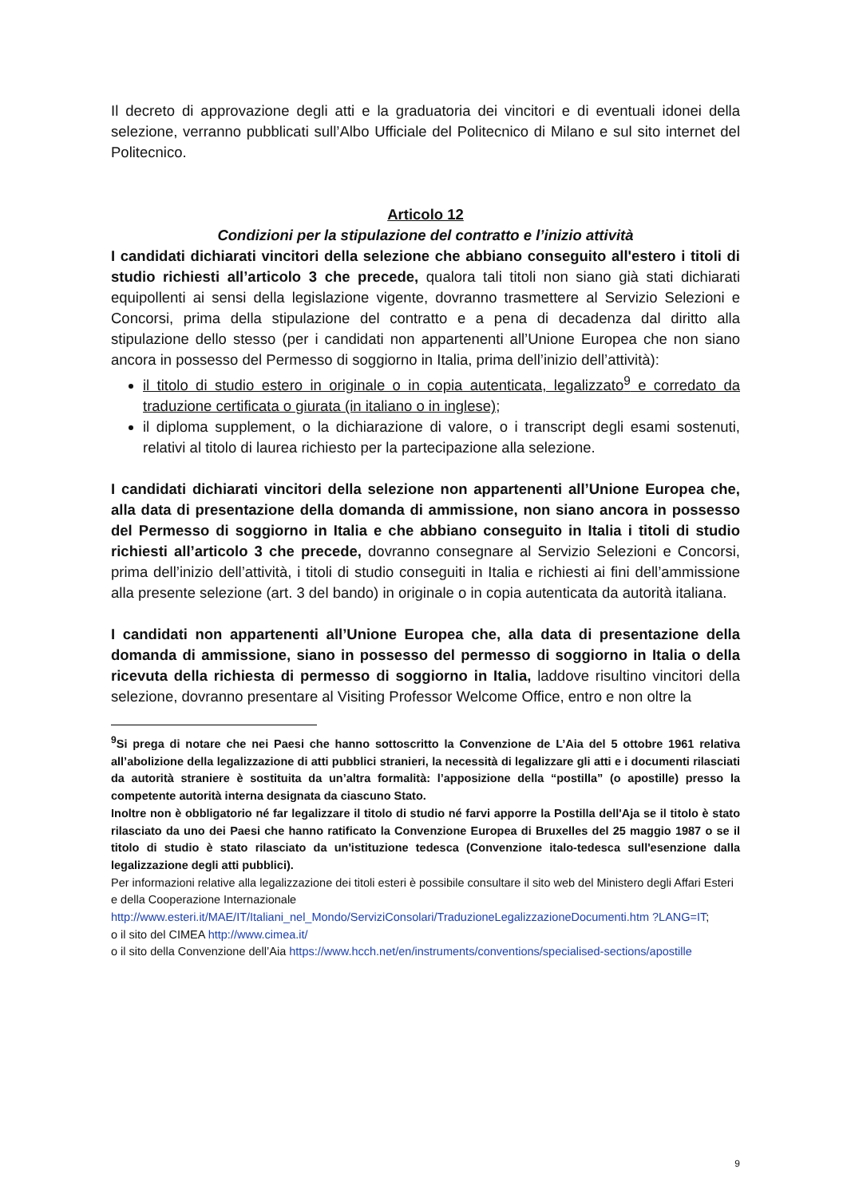Il decreto di approvazione degli atti e la graduatoria dei vincitori e di eventuali idonei della selezione, verranno pubblicati sull’Albo Ufficiale del Politecnico di Milano e sul sito internet del Politecnico.
Articolo 12
Condizioni per la stipulazione del contratto e l’inizio attività
I candidati dichiarati vincitori della selezione che abbiano conseguito all'estero i titoli di studio richiesti all’articolo 3 che precede, qualora tali titoli non siano già stati dichiarati equipollenti ai sensi della legislazione vigente, dovranno trasmettere al Servizio Selezioni e Concorsi, prima della stipulazione del contratto e a pena di decadenza dal diritto alla stipulazione dello stesso (per i candidati non appartenenti all’Unione Europea che non siano ancora in possesso del Permesso di soggiorno in Italia, prima dell’inizio dell’attività):
il titolo di studio estero in originale o in copia autenticata, legalizzato<sup>9</sup> e corredato da traduzione certificata o giurata (in italiano o in inglese);
il diploma supplement, o la dichiarazione di valore, o i transcript degli esami sostenuti, relativi al titolo di laurea richiesto per la partecipazione alla selezione.
I candidati dichiarati vincitori della selezione non appartenenti all’Unione Europea che, alla data di presentazione della domanda di ammissione, non siano ancora in possesso del Permesso di soggiorno in Italia e che abbiano conseguito in Italia i titoli di studio richiesti all’articolo 3 che precede, dovranno consegnare al Servizio Selezioni e Concorsi, prima dell’inizio dell’attività, i titoli di studio conseguiti in Italia e richiesti ai fini dell’ammissione alla presente selezione (art. 3 del bando) in originale o in copia autenticata da autorità italiana.
I candidati non appartenenti all’Unione Europea che, alla data di presentazione della domanda di ammissione, siano in possesso del permesso di soggiorno in Italia o della ricevuta della richiesta di permesso di soggiorno in Italia, laddove risultino vincitori della selezione, dovranno presentare al Visiting Professor Welcome Office, entro e non oltre la
<sup>9</sup> Si prega di notare che nei Paesi che hanno sottoscritto la Convenzione de L’Aia del 5 ottobre 1961 relativa all’abolizione della legalizzazione di atti pubblici stranieri, la necessità di legalizzare gli atti e i documenti rilasciati da autorità straniere è sostituita da un’altra formalità: l’apposizione della “postilla” (o apostille) presso la competente autorità interna designata da ciascuno Stato.
Inoltre non è obbligatorio né far legalizzare il titolo di studio né farvi apporre la Postilla dell'Aja se il titolo è stato rilasciato da uno dei Paesi che hanno ratificato la Convenzione Europea di Bruxelles del 25 maggio 1987 o se il titolo di studio è stato rilasciato da un'istituzione tedesca (Convenzione italo-tedesca sull'esenzione dalla legalizzazione degli atti pubblici).
Per informazioni relative alla legalizzazione dei titoli esteri è possibile consultare il sito web del Ministero degli Affari Esteri e della Cooperazione Internazionale
http://www.esteri.it/MAE/IT/Italiani_nel_Mondo/ServiziConsolari/TraduzioneLegalizzazioneDocumenti.htm ?LANG=IT;
o il sito del CIMEA http://www.cimea.it/
o il sito della Convenzione dell’Aia https://www.hcch.net/en/instruments/conventions/specialised-sections/apostille
9